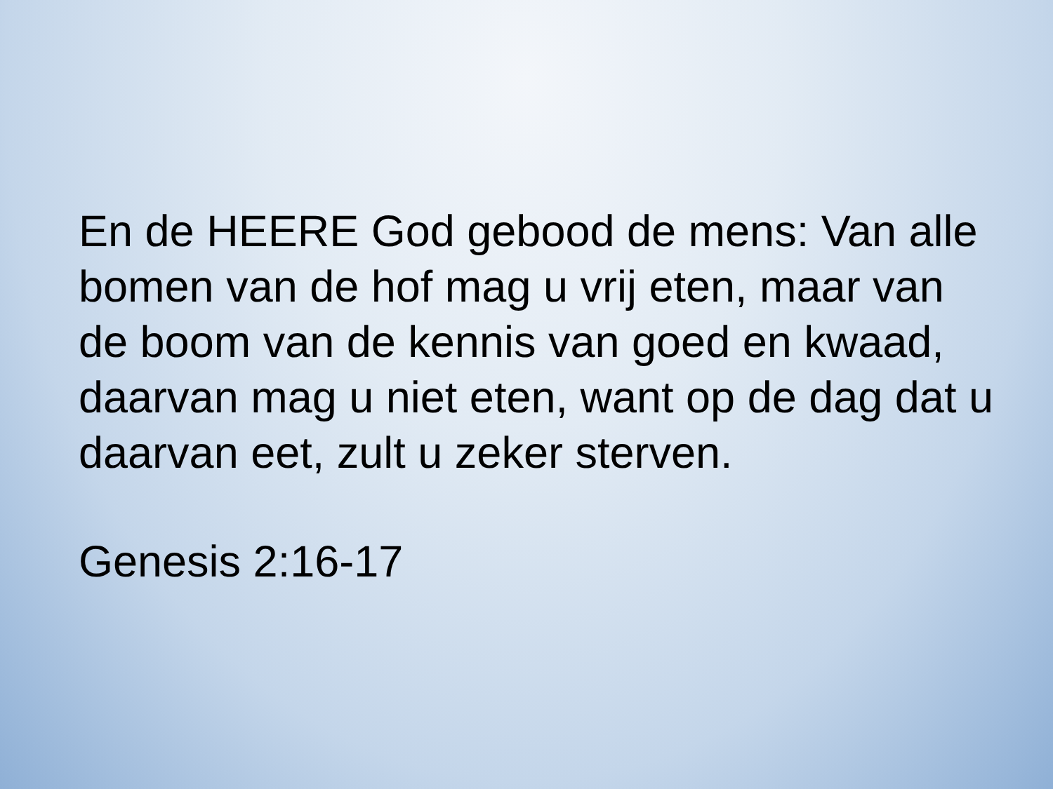En de HEERE God gebood de mens: Van alle bomen van de hof mag u vrij eten, maar van de boom van de kennis van goed en kwaad, daarvan mag u niet eten, want op de dag dat u daarvan eet, zult u zeker sterven.
Genesis 2:16-17